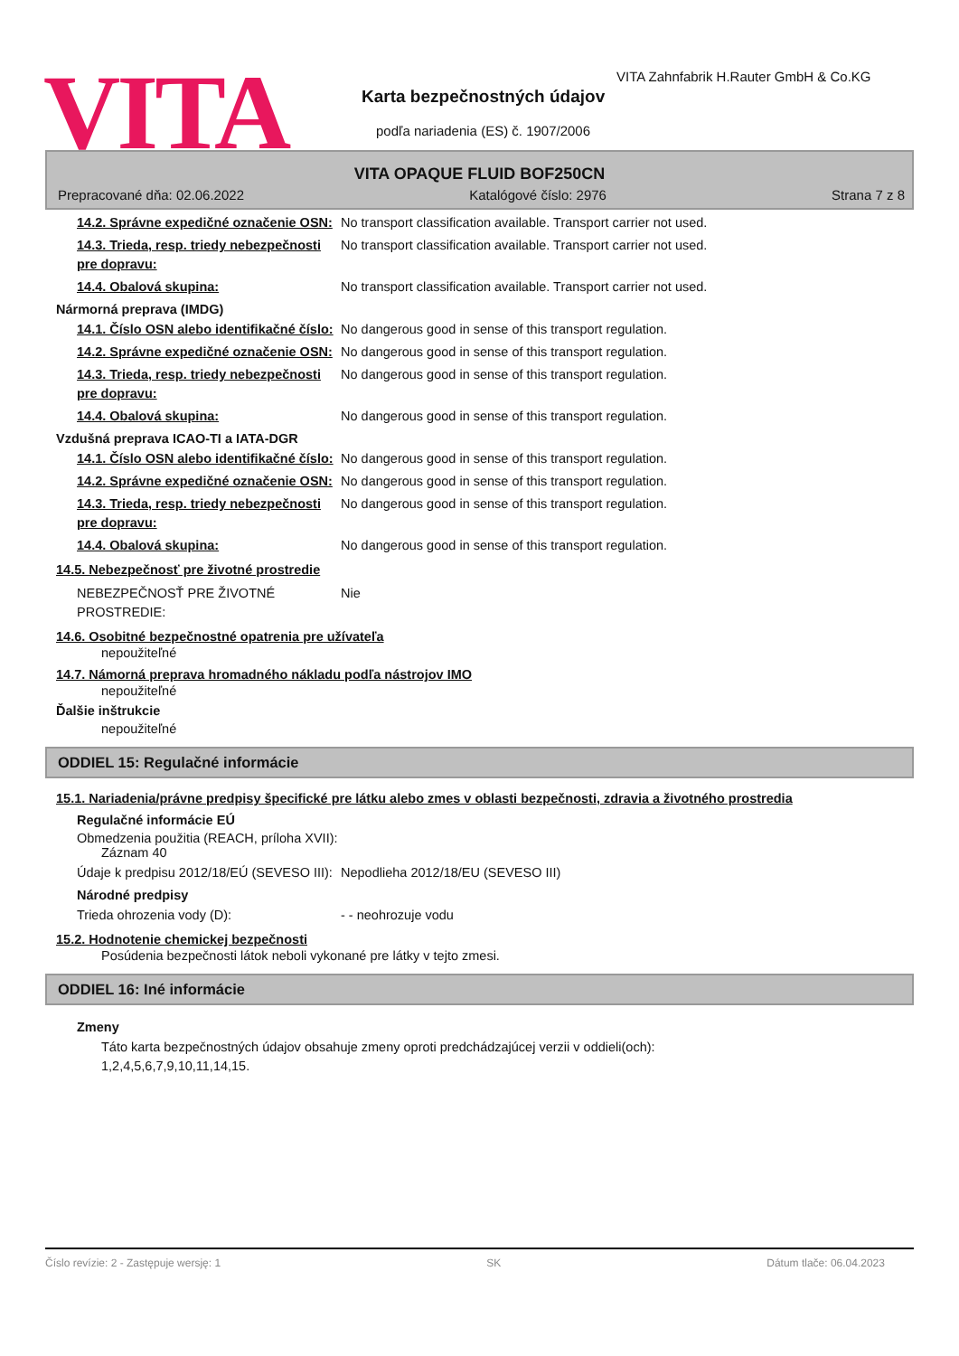VITA
VITA Zahnfabrik H.Rauter GmbH & Co.KG
Karta bezpečnostných údajov
podľa nariadenia (ES) č. 1907/2006
VITA OPAQUE FLUID BOF250CN
Prepracované dňa: 02.06.2022 Katalógové číslo: 2976 Strana 7 z 8
14.2. Správne expedičné označenie OSN:
No transport classification available. Transport carrier not used.
14.3. Trieda, resp. triedy nebezpečnosti pre dopravu:
No transport classification available. Transport carrier not used.
14.4. Obalová skupina: No transport classification available. Transport carrier not used.
Nármorná preprava (IMDG)
14.1. Číslo OSN alebo identifikačné číslo:
No dangerous good in sense of this transport regulation.
14.2. Správne expedičné označenie OSN:
No dangerous good in sense of this transport regulation.
14.3. Trieda, resp. triedy nebezpečnosti pre dopravu:
No dangerous good in sense of this transport regulation.
14.4. Obalová skupina: No dangerous good in sense of this transport regulation.
Vzdušná preprava ICAO-TI a IATA-DGR
14.1. Číslo OSN alebo identifikačné číslo:
No dangerous good in sense of this transport regulation.
14.2. Správne expedičné označenie OSN:
No dangerous good in sense of this transport regulation.
14.3. Trieda, resp. triedy nebezpečnosti pre dopravu:
No dangerous good in sense of this transport regulation.
14.4. Obalová skupina: No dangerous good in sense of this transport regulation.
14.5. Nebezpečnosť pre životné prostredie
NEBEZPEČNOSŤ PRE ŽIVOTNÉ PROSTREDIE:
Nie
14.6. Osobitné bezpečnostné opatrenia pre užívateľa
nepoužiteľné
14.7. Námorná preprava hromadného nákladu podľa nástrojov IMO
nepoužiteľné
Ďalšie inštrukcie
nepoužiteľné
ODDIEL 15: Regulačné informácie
15.1. Nariadenia/právne predpisy špecifické pre látku alebo zmes v oblasti bezpečnosti, zdravia a životného prostredia
Regulačné informácie EÚ
Obmedzenia použitia (REACH, príloha XVII):
Záznam 40
Údaje k predpisu 2012/18/EÚ (SEVESO III):
Nepodlieha 2012/18/EU (SEVESO III)
Národné predpisy
Trieda ohrozenia vody (D): - - neohrozuje vodu
15.2. Hodnotenie chemickej bezpečnosti
Posúdenia bezpečnosti látok neboli vykonané pre látky v tejto zmesi.
ODDIEL 16: Iné informácie
Zmeny
Táto karta bezpečnostných údajov obsahuje zmeny oproti predchádzajúcej verzii v oddieli(och):
1,2,4,5,6,7,9,10,11,14,15.
Číslo revízie: 2 - Zastępuje wersję: 1 SK Dátum tlače: 06.04.2023